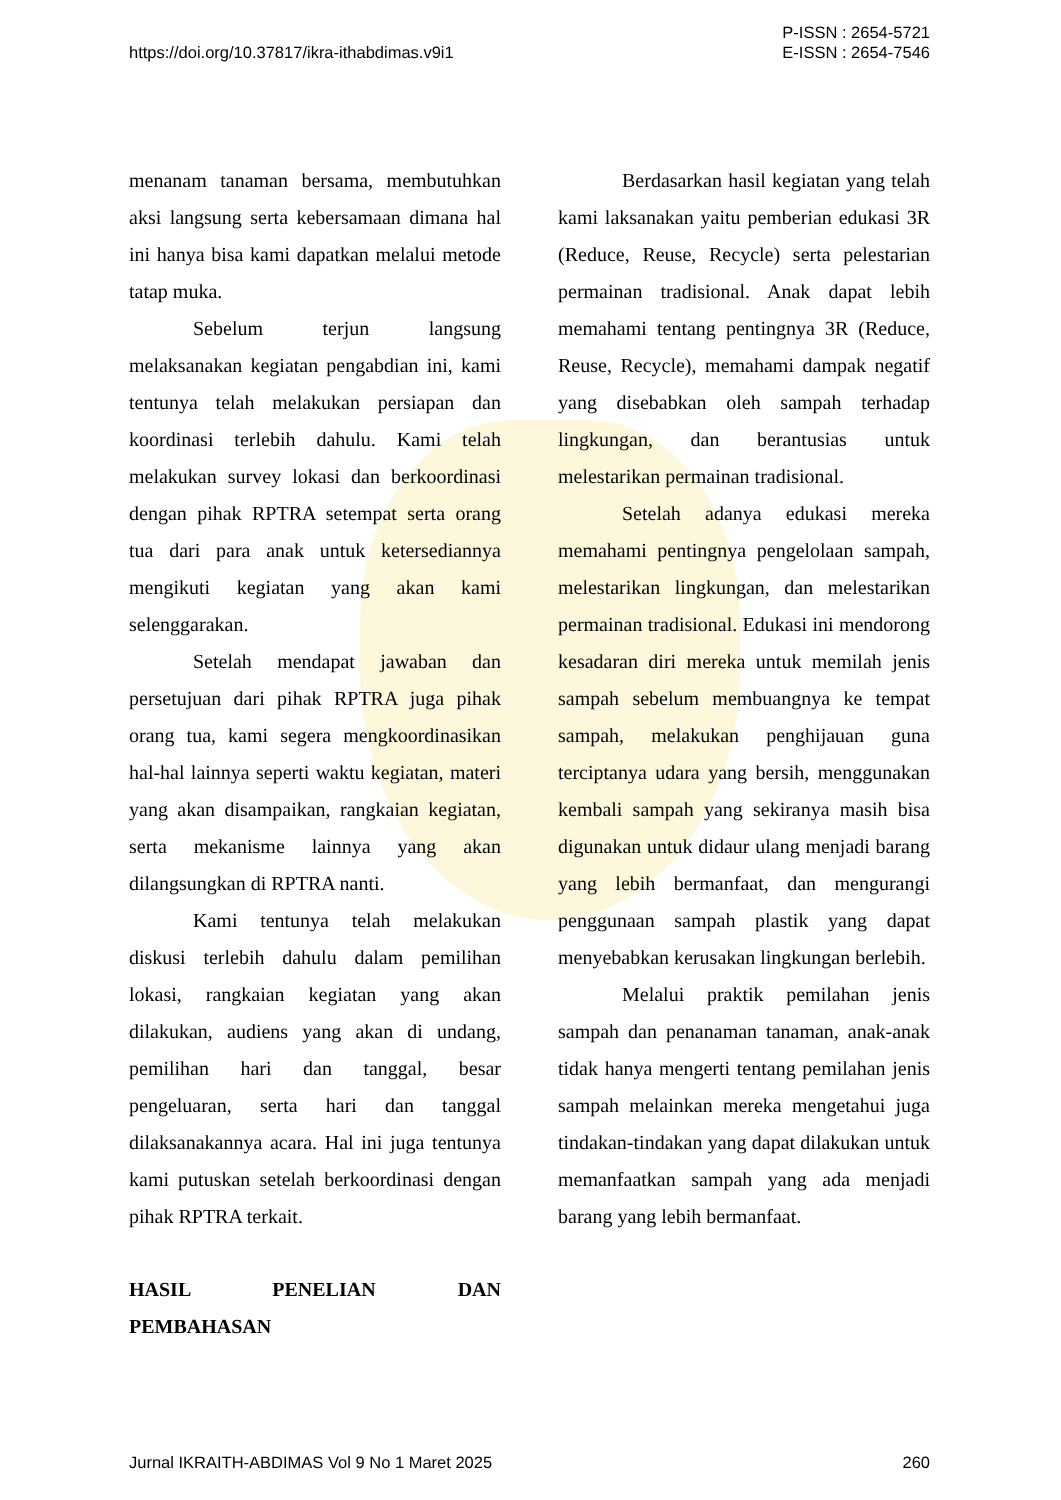https://doi.org/10.37817/ikra-ithabdimas.v9i1
P-ISSN : 2654-5721
E-ISSN : 2654-7546
menanam tanaman bersama, membutuhkan aksi langsung serta kebersamaan dimana hal ini hanya bisa kami dapatkan melalui metode tatap muka.
Sebelum terjun langsung melaksanakan kegiatan pengabdian ini, kami tentunya telah melakukan persiapan dan koordinasi terlebih dahulu. Kami telah melakukan survey lokasi dan berkoordinasi dengan pihak RPTRA setempat serta orang tua dari para anak untuk ketersediannya mengikuti kegiatan yang akan kami selenggarakan.
Setelah mendapat jawaban dan persetujuan dari pihak RPTRA juga pihak orang tua, kami segera mengkoordinasikan hal-hal lainnya seperti waktu kegiatan, materi yang akan disampaikan, rangkaian kegiatan, serta mekanisme lainnya yang akan dilangsungkan di RPTRA nanti.
Kami tentunya telah melakukan diskusi terlebih dahulu dalam pemilihan lokasi, rangkaian kegiatan yang akan dilakukan, audiens yang akan di undang, pemilihan hari dan tanggal, besar pengeluaran, serta hari dan tanggal dilaksanakannya acara. Hal ini juga tentunya kami putuskan setelah berkoordinasi dengan pihak RPTRA terkait.
HASIL PENELIAN DAN
PEMBAHASAN
Berdasarkan hasil kegiatan yang telah kami laksanakan yaitu pemberian edukasi 3R (Reduce, Reuse, Recycle) serta pelestarian permainan tradisional. Anak dapat lebih memahami tentang pentingnya 3R (Reduce, Reuse, Recycle), memahami dampak negatif yang disebabkan oleh sampah terhadap lingkungan, dan berantusias untuk melestarikan permainan tradisional.
Setelah adanya edukasi mereka memahami pentingnya pengelolaan sampah, melestarikan lingkungan, dan melestarikan permainan tradisional. Edukasi ini mendorong kesadaran diri mereka untuk memilah jenis sampah sebelum membuangnya ke tempat sampah, melakukan penghijauan guna terciptanya udara yang bersih, menggunakan kembali sampah yang sekiranya masih bisa digunakan untuk didaur ulang menjadi barang yang lebih bermanfaat, dan mengurangi penggunaan sampah plastik yang dapat menyebabkan kerusakan lingkungan berlebih.
Melalui praktik pemilahan jenis sampah dan penanaman tanaman, anak-anak tidak hanya mengerti tentang pemilahan jenis sampah melainkan mereka mengetahui juga tindakan-tindakan yang dapat dilakukan untuk memanfaatkan sampah yang ada menjadi barang yang lebih bermanfaat.
Jurnal IKRAITH-ABDIMAS Vol 9 No 1 Maret 2025
260